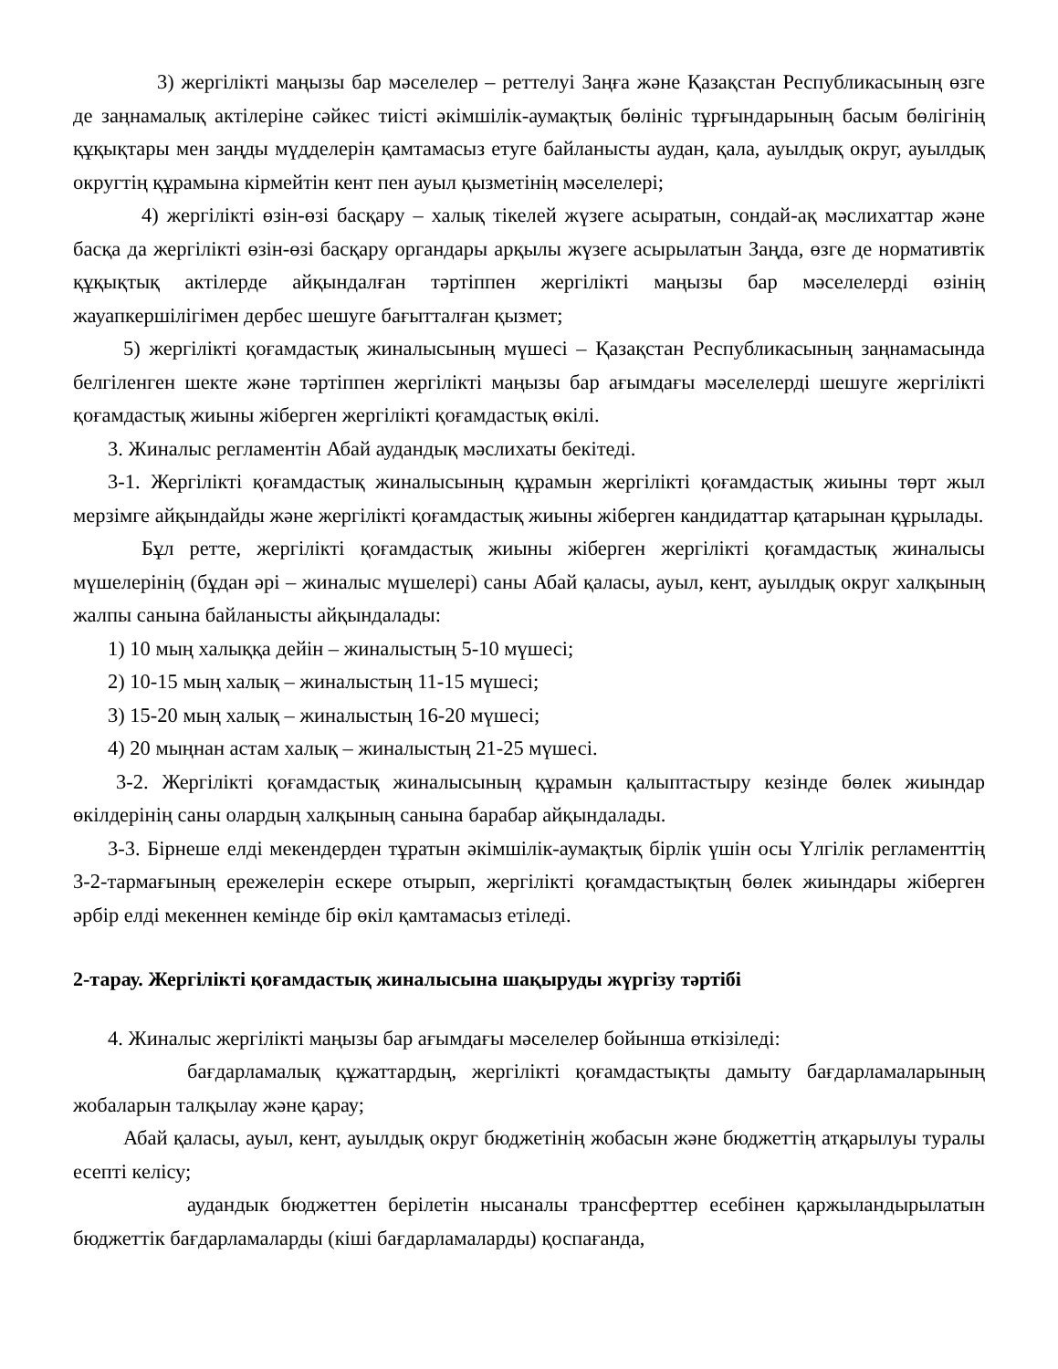3) жергілікті маңызы бар мәселелер – реттелуі Заңға және Қазақстан Республикасының өзге де заңнамалық актілеріне сәйкес тиісті әкімшілік-аумақтық бөлініс тұрғындарының басым бөлігінің құқықтары мен заңды мүдделерін қамтамасыз етуге байланысты аудан, қала, ауылдық округ, ауылдық округтің құрамына кірмейтін кент пен ауыл қызметінің мәселелері;
4) жергілікті өзін-өзі басқару – халық тікелей жүзеге асыратын, сондай-ақ мәслихаттар және басқа да жергілікті өзін-өзі басқару органдары арқылы жүзеге асырылатын Заңда, өзге де нормативтік құқықтық актілерде айқындалған тәртіппен жергілікті маңызы бар мәселелерді өзінің жауапкершілігімен дербес шешуге бағытталған қызмет;
5) жергілікті қоғамдастық жиналысының мүшесі – Қазақстан Республикасының заңнамасында белгіленген шекте және тәртіппен жергілікті маңызы бар ағымдағы мәселелерді шешуге жергілікті қоғамдастық жиыны жіберген жергілікті қоғамдастық өкілі.
3. Жиналыс регламентін Абай аудандық мәслихаты бекітеді.
3-1. Жергілікті қоғамдастық жиналысының құрамын жергілікті қоғамдастық жиыны төрт жыл мерзімге айқындайды және жергілікті қоғамдастық жиыны жіберген кандидаттар қатарынан құрылады.
Бұл ретте, жергілікті қоғамдастық жиыны жіберген жергілікті қоғамдастық жиналысы мүшелерінің (бұдан әрі – жиналыс мүшелері) саны Абай қаласы, ауыл, кент, ауылдық округ халқының жалпы санына байланысты айқындалады:
1) 10 мың халыққа дейін – жиналыстың 5-10 мүшесі;
2) 10-15 мың халық – жиналыстың 11-15 мүшесі;
3) 15-20 мың халық – жиналыстың 16-20 мүшесі;
4) 20 мыңнан астам халық – жиналыстың 21-25 мүшесі.
3-2. Жергілікті қоғамдастық жиналысының құрамын қалыптастыру кезінде бөлек жиындар өкілдерінің саны олардың халқының санына барабар айқындалады.
3-3. Бірнеше елді мекендерден тұратын әкімшілік-аумақтық бірлік үшін осы Үлгілік регламенттің 3-2-тармағының ережелерін ескере отырып, жергілікті қоғамдастықтың бөлек жиындары жіберген әрбір елді мекеннен кемінде бір өкіл қамтамасыз етіледі.
2-тарау. Жергілікті қоғамдастық жиналысына шақыруды жүргізу тәртібі
4. Жиналыс жергілікті маңызы бар ағымдағы мәселелер бойынша өткізіледі:
бағдарламалық құжаттардың, жергілікті қоғамдастықты дамыту бағдарламаларының жобаларын талқылау және қарау;
Абай қаласы, ауыл, кент, ауылдық округ бюджетінің жобасын және бюджеттің атқарылуы туралы есепті келісу;
аудандык бюджеттен берілетін нысаналы трансферттер есебінен қаржыландырылатын бюджеттік бағдарламаларды (кіші бағдарламаларды) қоспағанда,